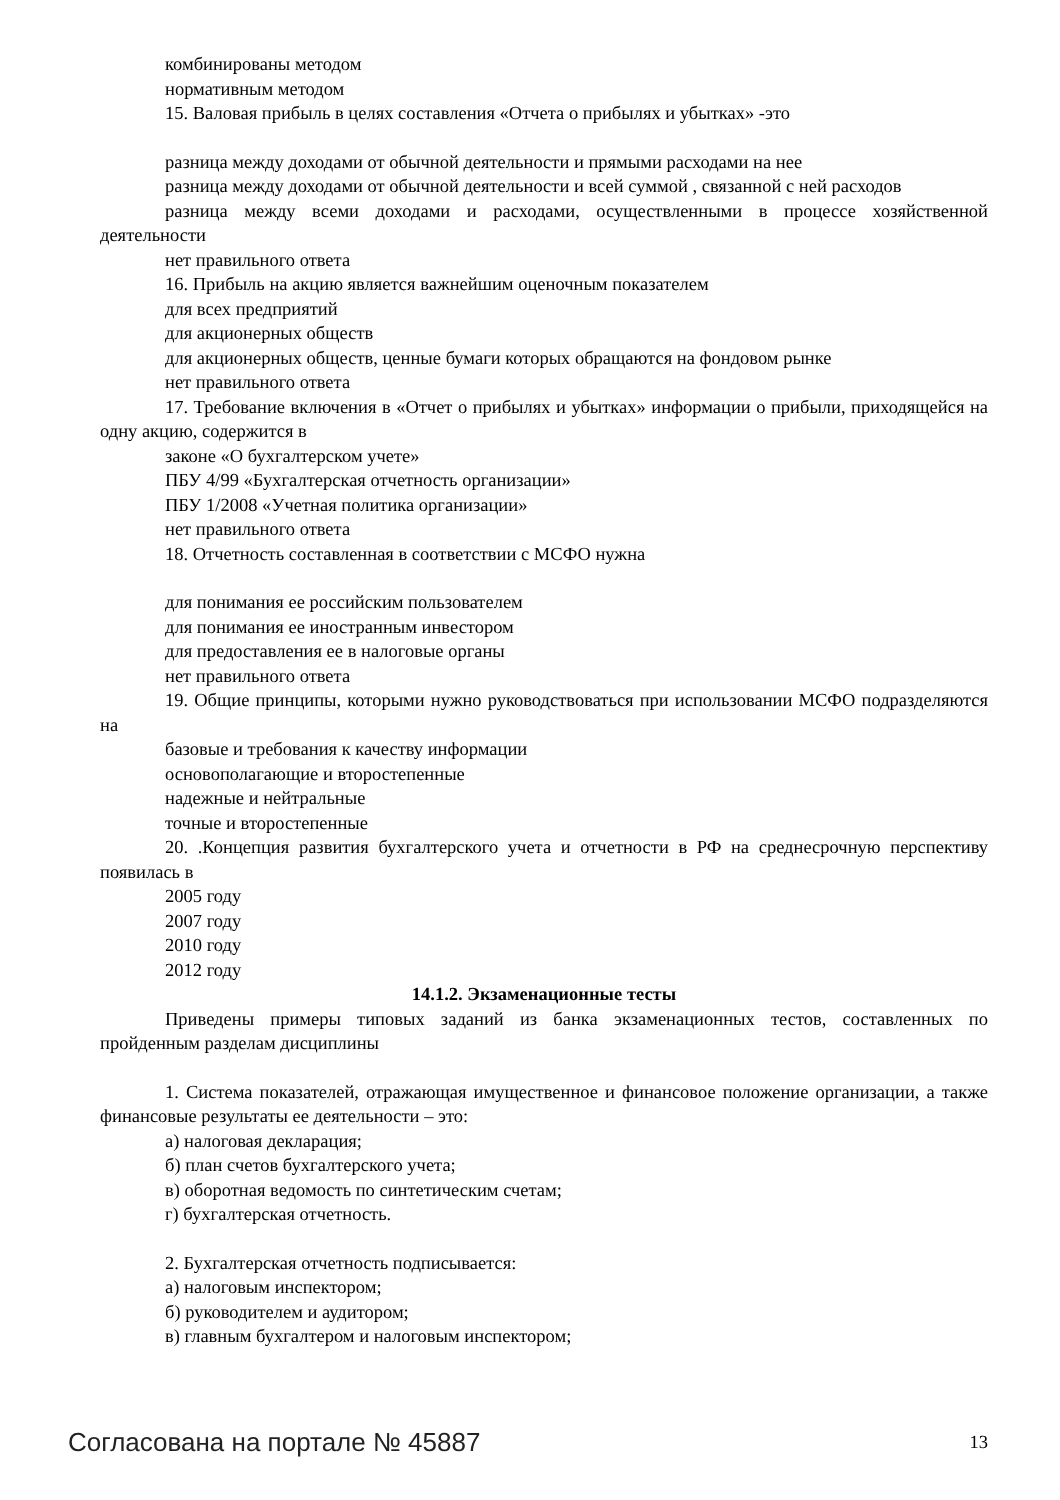комбинированы методом
нормативным методом
15. Валовая прибыль в целях составления «Отчета о прибылях и убытках» -это
разница между доходами от обычной деятельности и прямыми расходами на нее
разница между доходами от обычной деятельности и всей суммой , связанной с ней расходов
разница между всеми доходами и расходами, осуществленными в процессе хозяйственной деятельности
нет правильного ответа
16. Прибыль на акцию является важнейшим оценочным показателем
для всех предприятий
для акционерных обществ
для акционерных обществ, ценные бумаги которых обращаются на фондовом рынке
нет правильного ответа
17. Требование включения в «Отчет о прибылях и убытках» информации о прибыли, приходящейся на одну акцию, содержится в
законе «О бухгалтерском учете»
ПБУ 4/99 «Бухгалтерская отчетность организации»
ПБУ 1/2008 «Учетная политика организации»
нет правильного ответа
18. Отчетность составленная в соответствии с МСФО нужна
для понимания ее российским пользователем
для понимания ее иностранным инвестором
для предоставления ее в налоговые органы
нет правильного ответа
19. Общие принципы, которыми нужно руководствоваться при использовании МСФО подразделяются на
базовые и требования к качеству информации
основополагающие и второстепенные
надежные и нейтральные
точные и второстепенные
20. .Концепция развития бухгалтерского учета и отчетности в РФ на среднесрочную перспективу появилась в
2005 году
2007 году
2010 году
2012 году
14.1.2. Экзаменационные тесты
Приведены примеры типовых заданий из банка экзаменационных тестов, составленных по пройденным разделам дисциплины
1. Система показателей, отражающая имущественное и финансовое положение организации, а также финансовые результаты ее деятельности – это:
а) налоговая декларация;
б) план счетов бухгалтерского учета;
в) оборотная ведомость по синтетическим счетам;
г) бухгалтерская отчетность.
2. Бухгалтерская отчетность подписывается:
а) налоговым инспектором;
б) руководителем и аудитором;
в) главным бухгалтером и налоговым инспектором;
Согласована на портале № 45887 13